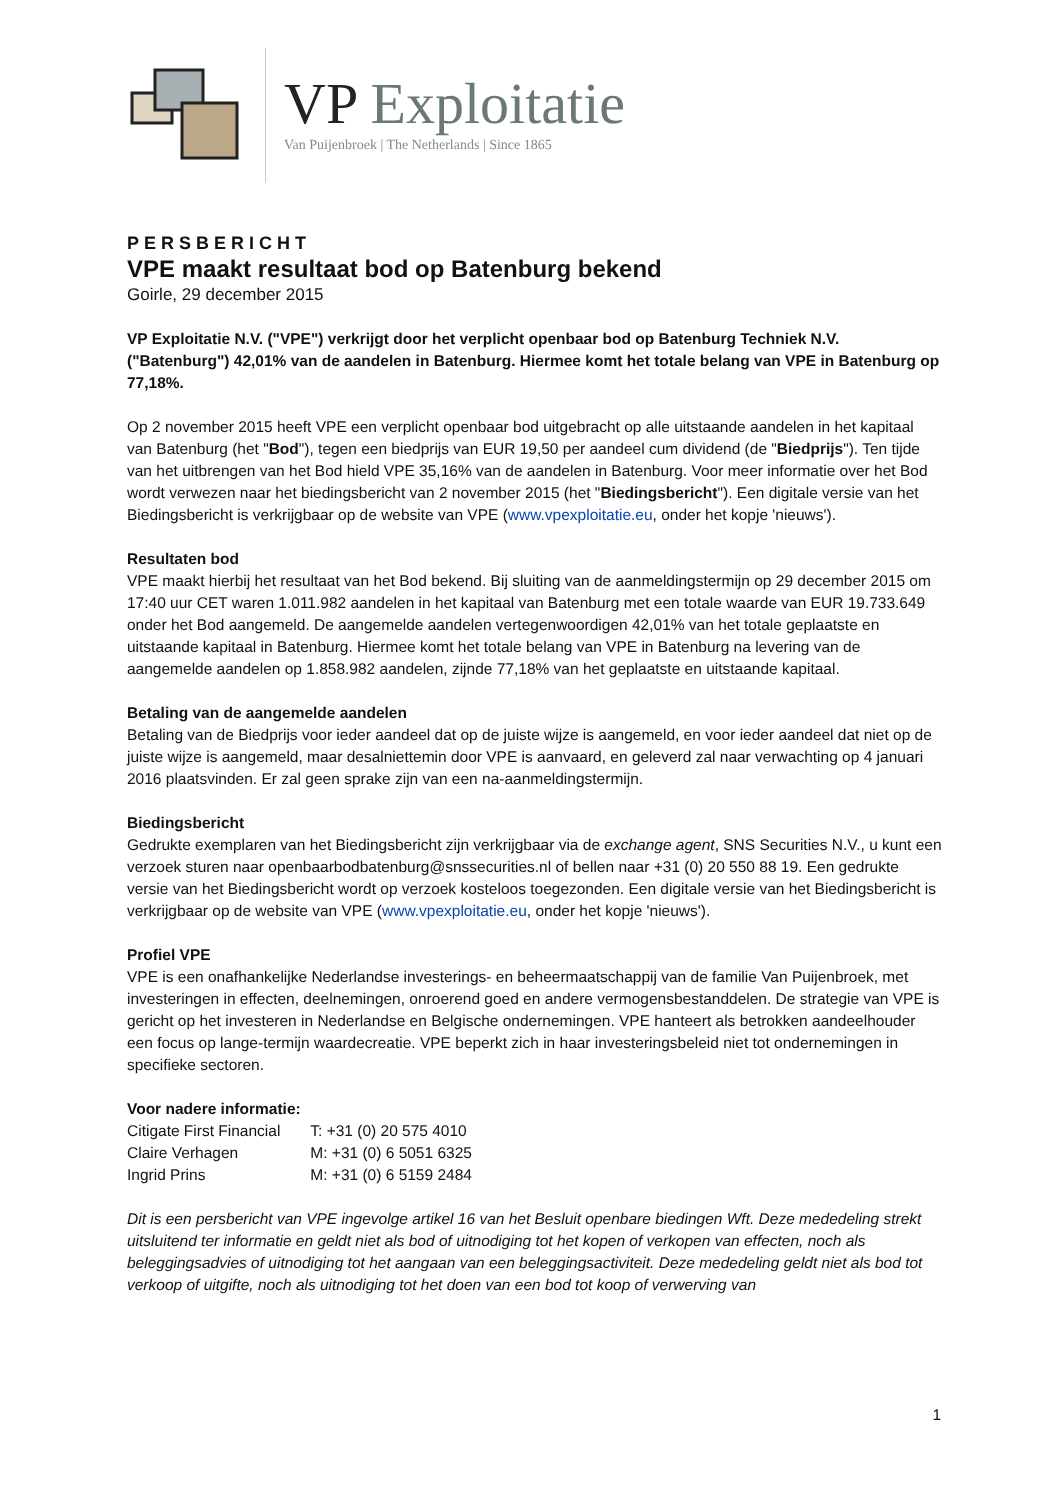VP Exploitatie
Van Puijenbroek | The Netherlands | Since 1865
PERSBERICHT
VPE maakt resultaat bod op Batenburg bekend
Goirle, 29 december 2015
VP Exploitatie N.V. ("VPE") verkrijgt door het verplicht openbaar bod op Batenburg Techniek N.V. ("Batenburg") 42,01% van de aandelen in Batenburg. Hiermee komt het totale belang van VPE in Batenburg op 77,18%.
Op 2 november 2015 heeft VPE een verplicht openbaar bod uitgebracht op alle uitstaande aandelen in het kapitaal van Batenburg (het "Bod"), tegen een biedprijs van EUR 19,50 per aandeel cum dividend (de "Biedprijs"). Ten tijde van het uitbrengen van het Bod hield VPE 35,16% van de aandelen in Batenburg. Voor meer informatie over het Bod wordt verwezen naar het biedingsbericht van 2 november 2015 (het "Biedingsbericht"). Een digitale versie van het Biedingsbericht is verkrijgbaar op de website van VPE (www.vpexploitatie.eu, onder het kopje 'nieuws').
Resultaten bod
VPE maakt hierbij het resultaat van het Bod bekend. Bij sluiting van de aanmeldingstermijn op 29 december 2015 om 17:40 uur CET waren 1.011.982 aandelen in het kapitaal van Batenburg met een totale waarde van EUR 19.733.649 onder het Bod aangemeld. De aangemelde aandelen vertegenwoordigen 42,01% van het totale geplaatste en uitstaande kapitaal in Batenburg. Hiermee komt het totale belang van VPE in Batenburg na levering van de aangemelde aandelen op 1.858.982 aandelen, zijnde 77,18% van het geplaatste en uitstaande kapitaal.
Betaling van de aangemelde aandelen
Betaling van de Biedprijs voor ieder aandeel dat op de juiste wijze is aangemeld, en voor ieder aandeel dat niet op de juiste wijze is aangemeld, maar desalniettemin door VPE is aanvaard, en geleverd zal naar verwachting op 4 januari 2016 plaatsvinden. Er zal geen sprake zijn van een na-aanmeldingstermijn.
Biedingsbericht
Gedrukte exemplaren van het Biedingsbericht zijn verkrijgbaar via de exchange agent, SNS Securities N.V., u kunt een verzoek sturen naar openbaarbodbatenburg@snssecurities.nl of bellen naar +31 (0) 20 550 88 19. Een gedrukte versie van het Biedingsbericht wordt op verzoek kosteloos toegezonden. Een digitale versie van het Biedingsbericht is verkrijgbaar op de website van VPE (www.vpexploitatie.eu, onder het kopje 'nieuws').
Profiel VPE
VPE is een onafhankelijke Nederlandse investerings- en beheermaatschappij van de familie Van Puijenbroek, met investeringen in effecten, deelnemingen, onroerend goed en andere vermogensbestanddelen. De strategie van VPE is gericht op het investeren in Nederlandse en Belgische ondernemingen. VPE hanteert als betrokken aandeelhouder een focus op lange-termijn waardecreatie. VPE beperkt zich in haar investeringsbeleid niet tot ondernemingen in specifieke sectoren.
Voor nadere informatie:
| Citigate First Financial | T: +31 (0) 20 575 4010 |
| Claire Verhagen | M: +31 (0) 6 5051 6325 |
| Ingrid Prins | M: +31 (0) 6 5159 2484 |
Dit is een persbericht van VPE ingevolge artikel 16 van het Besluit openbare biedingen Wft. Deze mededeling strekt uitsluitend ter informatie en geldt niet als bod of uitnodiging tot het kopen of verkopen van effecten, noch als beleggingsadvies of uitnodiging tot het aangaan van een beleggingsactiviteit. Deze mededeling geldt niet als bod tot verkoop of uitgifte, noch als uitnodiging tot het doen van een bod tot koop of verwerving van
1